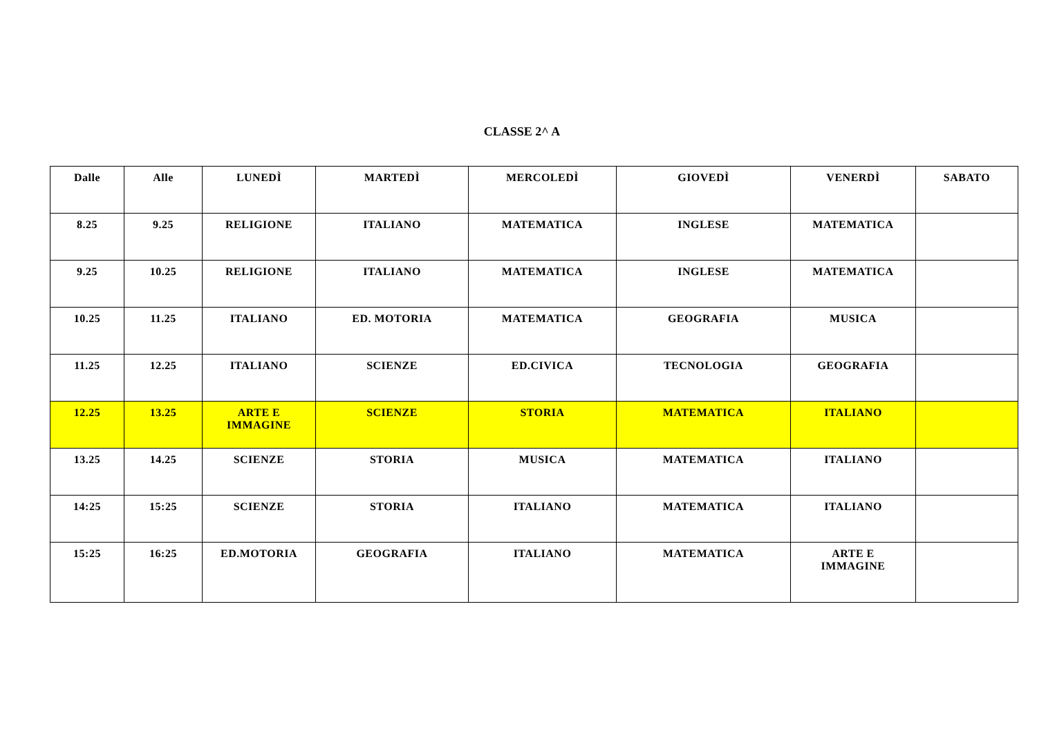CLASSE 2^ A
| Dalle | Alle | LUNEDÌ | MARTEDÌ | MERCOLEDÌ | GIOVEDÌ | VENERDÌ | SABATO |
| --- | --- | --- | --- | --- | --- | --- | --- |
| 8.25 | 9.25 | RELIGIONE | ITALIANO | MATEMATICA | INGLESE | MATEMATICA | |
| 9.25 | 10.25 | RELIGIONE | ITALIANO | MATEMATICA | INGLESE | MATEMATICA | |
| 10.25 | 11.25 | ITALIANO | ED. MOTORIA | MATEMATICA | GEOGRAFIA | MUSICA | |
| 11.25 | 12.25 | ITALIANO | SCIENZE | ED.CIVICA | TECNOLOGIA | GEOGRAFIA | |
| 12.25 | 13.25 | ARTE E IMMAGINE | SCIENZE | STORIA | MATEMATICA | ITALIANO | |
| 13.25 | 14.25 | SCIENZE | STORIA | MUSICA | MATEMATICA | ITALIANO | |
| 14:25 | 15:25 | SCIENZE | STORIA | ITALIANO | MATEMATICA | ITALIANO | |
| 15:25 | 16:25 | ED.MOTORIA | GEOGRAFIA | ITALIANO | MATEMATICA | ARTE E IMMAGINE | |